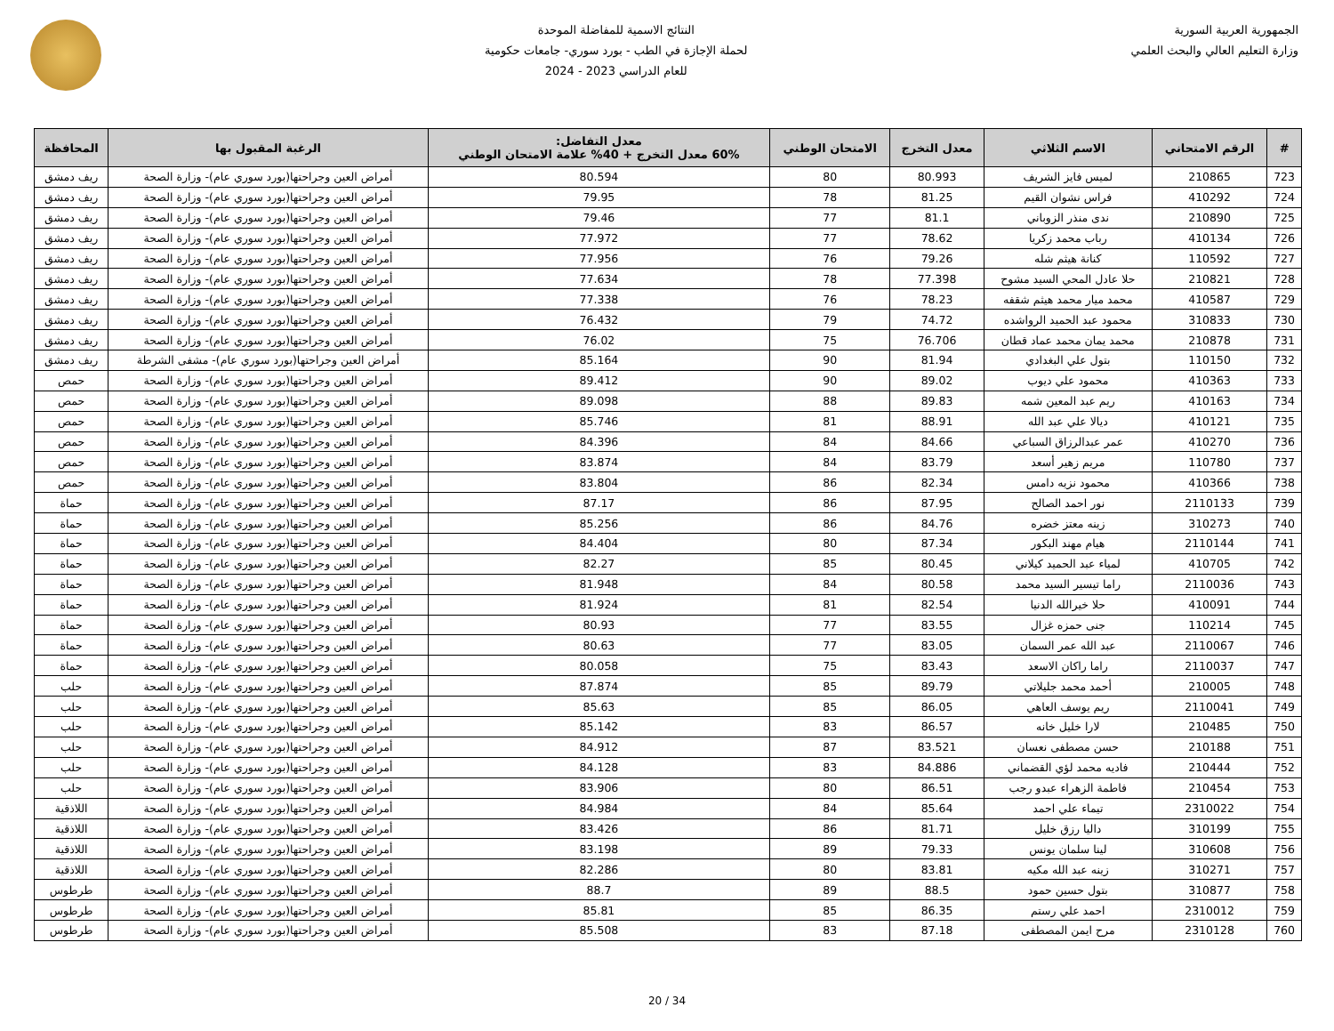الجمهورية العربية السورية
وزارة التعليم العالي والبحث العلمي
النتائج الاسمية للمفاضلة الموحدة
لحملة الإجازة في الطب - بورد سوري- جامعات حكومية
للعام الدراسي 2023 - 2024
| # | الرقم الامتحاني | الاسم الثلاثي | معدل التخرج | الامتحان الوطني | معدل التفاضل: 60% معدل التخرج + 40% علامة الامتحان الوطني | الرغبة المقبول بها | المحافظة |
| --- | --- | --- | --- | --- | --- | --- | --- |
| 723 | 210865 | لميس فايز الشريف | 80.993 | 80 | 80.594 | أمراض العين وجراحتها(بورد سوري عام)- وزارة الصحة | ريف دمشق |
| 724 | 410292 | فراس نشوان القيم | 81.25 | 78 | 79.95 | أمراض العين وجراحتها(بورد سوري عام)- وزارة الصحة | ريف دمشق |
| 725 | 210890 | ندى منذر الزوباني | 81.1 | 77 | 79.46 | أمراض العين وجراحتها(بورد سوري عام)- وزارة الصحة | ريف دمشق |
| 726 | 410134 | رباب محمد زكريا | 78.62 | 77 | 77.972 | أمراض العين وجراحتها(بورد سوري عام)- وزارة الصحة | ريف دمشق |
| 727 | 110592 | كنانة هيثم شله | 79.26 | 76 | 77.956 | أمراض العين وجراحتها(بورد سوري عام)- وزارة الصحة | ريف دمشق |
| 728 | 210821 | حلا عادل المحي السيد مشوح | 77.398 | 78 | 77.634 | أمراض العين وجراحتها(بورد سوري عام)- وزارة الصحة | ريف دمشق |
| 729 | 410587 | محمد ميار محمد هيثم شقفه | 78.23 | 76 | 77.338 | أمراض العين وجراحتها(بورد سوري عام)- وزارة الصحة | ريف دمشق |
| 730 | 310833 | محمود عبد الحميد الرواشده | 74.72 | 79 | 76.432 | أمراض العين وجراحتها(بورد سوري عام)- وزارة الصحة | ريف دمشق |
| 731 | 210878 | محمد يمان محمد عماد قطان | 76.706 | 75 | 76.02 | أمراض العين وجراحتها(بورد سوري عام)- وزارة الصحة | ريف دمشق |
| 732 | 110150 | بتول علي البغدادي | 81.94 | 90 | 85.164 | أمراض العين وجراحتها(بورد سوري عام)- مشفى الشرطة | ريف دمشق |
| 733 | 410363 | محمود علي ديوب | 89.02 | 90 | 89.412 | أمراض العين وجراحتها(بورد سوري عام)- وزارة الصحة | حمص |
| 734 | 410163 | ريم عبد المعين شمه | 89.83 | 88 | 89.098 | أمراض العين وجراحتها(بورد سوري عام)- وزارة الصحة | حمص |
| 735 | 410121 | ديالا علي عبد الله | 88.91 | 81 | 85.746 | أمراض العين وجراحتها(بورد سوري عام)- وزارة الصحة | حمص |
| 736 | 410270 | عمر عبدالرزاق السباعي | 84.66 | 84 | 84.396 | أمراض العين وجراحتها(بورد سوري عام)- وزارة الصحة | حمص |
| 737 | 110780 | مريم زهير أسعد | 83.79 | 84 | 83.874 | أمراض العين وجراحتها(بورد سوري عام)- وزارة الصحة | حمص |
| 738 | 410366 | محمود نزيه دامس | 82.34 | 86 | 83.804 | أمراض العين وجراحتها(بورد سوري عام)- وزارة الصحة | حمص |
| 739 | 2110133 | نور احمد الصالح | 87.95 | 86 | 87.17 | أمراض العين وجراحتها(بورد سوري عام)- وزارة الصحة | حماة |
| 740 | 310273 | زينه معتز خضره | 84.76 | 86 | 85.256 | أمراض العين وجراحتها(بورد سوري عام)- وزارة الصحة | حماة |
| 741 | 2110144 | هيام مهند البكور | 87.34 | 80 | 84.404 | أمراض العين وجراحتها(بورد سوري عام)- وزارة الصحة | حماة |
| 742 | 410705 | لمياء عبد الحميد كيلاني | 80.45 | 85 | 82.27 | أمراض العين وجراحتها(بورد سوري عام)- وزارة الصحة | حماة |
| 743 | 2110036 | راما تيسير السيد محمد | 80.58 | 84 | 81.948 | أمراض العين وجراحتها(بورد سوري عام)- وزارة الصحة | حماة |
| 744 | 410091 | حلا خيرالله الدنيا | 82.54 | 81 | 81.924 | أمراض العين وجراحتها(بورد سوري عام)- وزارة الصحة | حماة |
| 745 | 110214 | جنى حمزه غزال | 83.55 | 77 | 80.93 | أمراض العين وجراحتها(بورد سوري عام)- وزارة الصحة | حماة |
| 746 | 2110067 | عبد الله عمر السمان | 83.05 | 77 | 80.63 | أمراض العين وجراحتها(بورد سوري عام)- وزارة الصحة | حماة |
| 747 | 2110037 | راما راكان الاسعد | 83.43 | 75 | 80.058 | أمراض العين وجراحتها(بورد سوري عام)- وزارة الصحة | حماة |
| 748 | 210005 | أحمد محمد جليلاتي | 89.79 | 85 | 87.874 | أمراض العين وجراحتها(بورد سوري عام)- وزارة الصحة | حلب |
| 749 | 2110041 | ريم يوسف العاهي | 86.05 | 85 | 85.63 | أمراض العين وجراحتها(بورد سوري عام)- وزارة الصحة | حلب |
| 750 | 210485 | لارا خليل خانه | 86.57 | 83 | 85.142 | أمراض العين وجراحتها(بورد سوري عام)- وزارة الصحة | حلب |
| 751 | 210188 | حسن مصطفى نعسان | 83.521 | 87 | 84.912 | أمراض العين وجراحتها(بورد سوري عام)- وزارة الصحة | حلب |
| 752 | 210444 | فاديه محمد لؤي القضماني | 84.886 | 83 | 84.128 | أمراض العين وجراحتها(بورد سوري عام)- وزارة الصحة | حلب |
| 753 | 210454 | فاطمة الزهراء عبدو رجب | 86.51 | 80 | 83.906 | أمراض العين وجراحتها(بورد سوري عام)- وزارة الصحة | حلب |
| 754 | 2310022 | تيماء علي احمد | 85.64 | 84 | 84.984 | أمراض العين وجراحتها(بورد سوري عام)- وزارة الصحة | اللاذقية |
| 755 | 310199 | داليا رزق خليل | 81.71 | 86 | 83.426 | أمراض العين وجراحتها(بورد سوري عام)- وزارة الصحة | اللاذقية |
| 756 | 310608 | لينا سلمان يونس | 79.33 | 89 | 83.198 | أمراض العين وجراحتها(بورد سوري عام)- وزارة الصحة | اللاذقية |
| 757 | 310271 | زينه عبد الله مكيه | 83.81 | 80 | 82.286 | أمراض العين وجراحتها(بورد سوري عام)- وزارة الصحة | اللاذقية |
| 758 | 310877 | بتول حسين حمود | 88.5 | 89 | 88.7 | أمراض العين وجراحتها(بورد سوري عام)- وزارة الصحة | طرطوس |
| 759 | 2310012 | احمد علي رستم | 86.35 | 85 | 85.81 | أمراض العين وجراحتها(بورد سوري عام)- وزارة الصحة | طرطوس |
| 760 | 2310128 | مرح ايمن المصطفى | 87.18 | 83 | 85.508 | أمراض العين وجراحتها(بورد سوري عام)- وزارة الصحة | طرطوس |
20 / 34